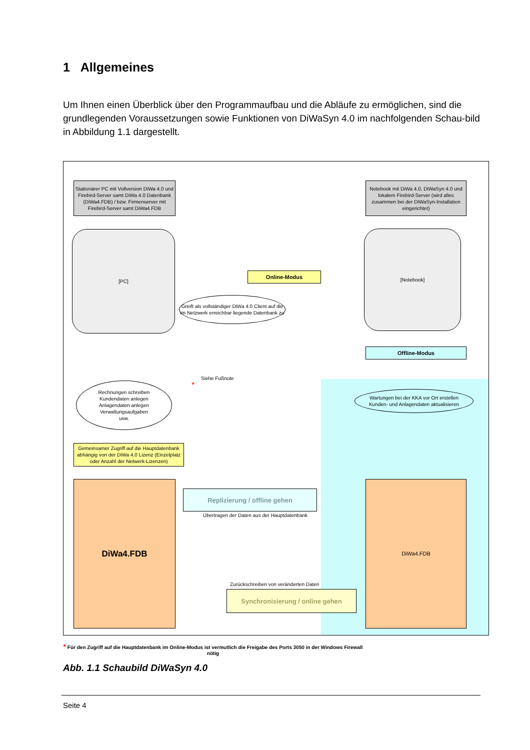1 Allgemeines
Um Ihnen einen Überblick über den Programmaufbau und die Abläufe zu ermöglichen, sind die grundlegenden Voraussetzungen sowie Funktionen von DiWaSyn 4.0 im nachfolgenden Schau-bild in Abbildung 1.1 dargestellt.
Stationärer PC mit Vollversion DiWa 4.0 und Firebird-Server samt DiWa 4.0 Datenbank (DiWa4.FDB) / bzw. Firmenserver mit Firebird-Server samt DiWa4.FDB
Notebook mit DiWa 4.0, DiWaSyn 4.0 und lokalem Firebird-Server (wird alles zusammen bei der DiWaSyn-Installation eingerichtet)
[PC] [Notebook]
Online-Modus
Greift als vollständiger DiWa 4.0 Client auf die im Netzwerk erreichbar liegende Datenbank zu
Offline-Modus
Siehe Fußnote
*
Rechnungen schreiben
Kundendaten anlegen
Anlagendaten anlegen
Verwaltungsaufgaben
usw.
Wartungen bei der KKA vor Ort erstellen
Kunden- und Anlagendaten aktualisieren
Gemeinsamer Zugriff auf die Hauptdatenbank abhängig von der DiWa 4.0 Lizenz (Einzelplatz oder Anzahl der Netwerk-Lizenzen)
DiWa4.FDB DiWa4.FDB
Replizierung / offline gehen
Übertragen der Daten aus der Hauptdatenbank
Zurückschreiben von veränderten Daten
Synchronisierung / online gehen
* Für den Zugriff auf die Hauptdatenbank im Online-Modus ist vermutlich die Freigabe des Ports 3050 in der Windows Firewall nötig
Abb. 1.1 Schaubild DiWaSyn 4.0
Seite 4